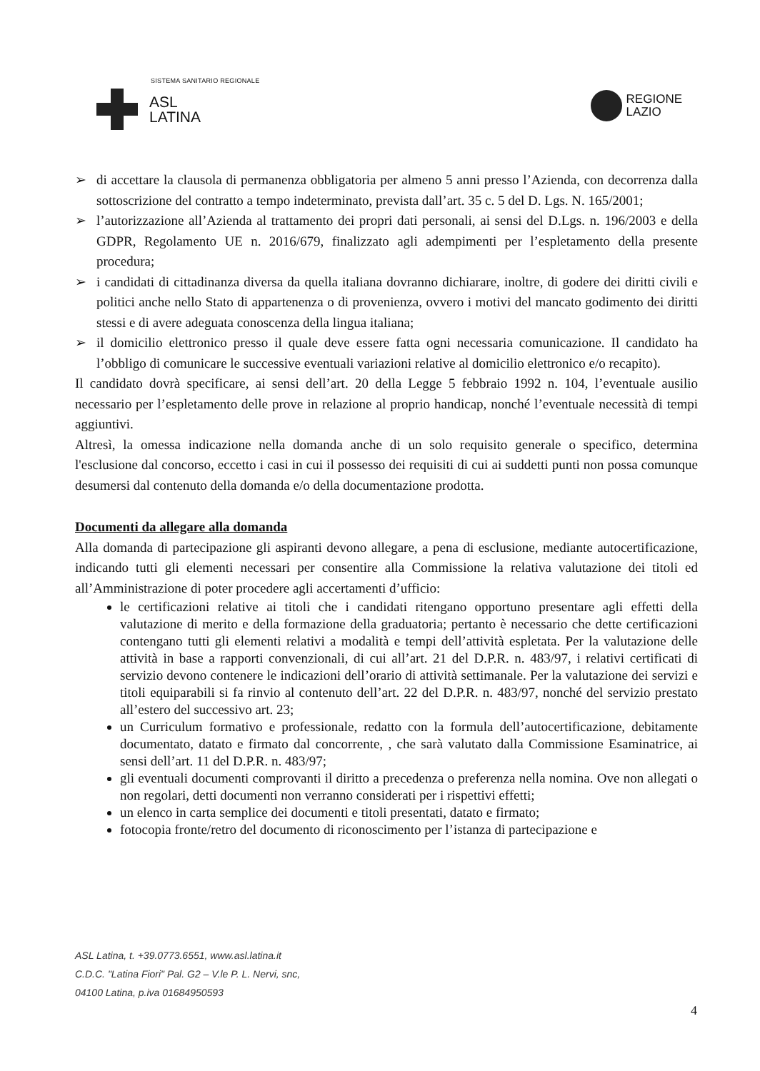SISTEMA SANITARIO REGIONALE
ASL
LATINA
REGIONE
LAZIO
➢ di accettare la clausola di permanenza obbligatoria per almeno 5 anni presso l’Azienda, con decorrenza dalla sottoscrizione del contratto a tempo indeterminato, prevista dall’art. 35 c. 5 del D. Lgs. N. 165/2001;
➢ l’autorizzazione all’Azienda al trattamento dei propri dati personali, ai sensi del D.Lgs. n. 196/2003 e della GDPR, Regolamento UE n. 2016/679, finalizzato agli adempimenti per l’espletamento della presente procedura;
➢ i candidati di cittadinanza diversa da quella italiana dovranno dichiarare, inoltre, di godere dei diritti civili e politici anche nello Stato di appartenenza o di provenienza, ovvero i motivi del mancato godimento dei diritti stessi e di avere adeguata conoscenza della lingua italiana;
➢ il domicilio elettronico presso il quale deve essere fatta ogni necessaria comunicazione. Il candidato ha l’obbligo di comunicare le successive eventuali variazioni relative al domicilio elettronico e/o recapito).
Il candidato dovrà specificare, ai sensi dell’art. 20 della Legge 5 febbraio 1992 n. 104, l’eventuale ausilio necessario per l’espletamento delle prove in relazione al proprio handicap, nonché l’eventuale necessità di tempi aggiuntivi.
Altresì, la omessa indicazione nella domanda anche di un solo requisito generale o specifico, determina l'esclusione dal concorso, eccetto i casi in cui il possesso dei requisiti di cui ai suddetti punti non possa comunque desumersi dal contenuto della domanda e/o della documentazione prodotta.
Documenti da allegare alla domanda
Alla domanda di partecipazione gli aspiranti devono allegare, a pena di esclusione, mediante autocertificazione, indicando tutti gli elementi necessari per consentire alla Commissione la relativa valutazione dei titoli ed all’Amministrazione di poter procedere agli accertamenti d’ufficio:
le certificazioni relative ai titoli che i candidati ritengano opportuno presentare agli effetti della valutazione di merito e della formazione della graduatoria; pertanto è necessario che dette certificazioni contengano tutti gli elementi relativi a modalità e tempi dell’attività espletata. Per la valutazione delle attività in base a rapporti convenzionali, di cui all’art. 21 del D.P.R. n. 483/97, i relativi certificati di servizio devono contenere le indicazioni dell’orario di attività settimanale. Per la valutazione dei servizi e titoli equiparabili si fa rinvio al contenuto dell’art. 22 del D.P.R. n. 483/97, nonché del servizio prestato all’estero del successivo art. 23;
un Curriculum formativo e professionale, redatto con la formula dell’autocertificazione, debitamente documentato, datato e firmato dal concorrente, , che sarà valutato dalla Commissione Esaminatrice, ai sensi dell’art. 11 del D.P.R. n. 483/97;
gli eventuali documenti comprovanti il diritto a precedenza o preferenza nella nomina. Ove non allegati o non regolari, detti documenti non verranno considerati per i rispettivi effetti;
un elenco in carta semplice dei documenti e titoli presentati, datato e firmato;
fotocopia fronte/retro del documento di riconoscimento per l’istanza di partecipazione e
ASL Latina, t. +39.0773.6551, www.asl.latina.it
C.D.C. "Latina Fiori" Pal. G2 – V.le P. L. Nervi, snc,
04100 Latina, p.iva 01684950593
4